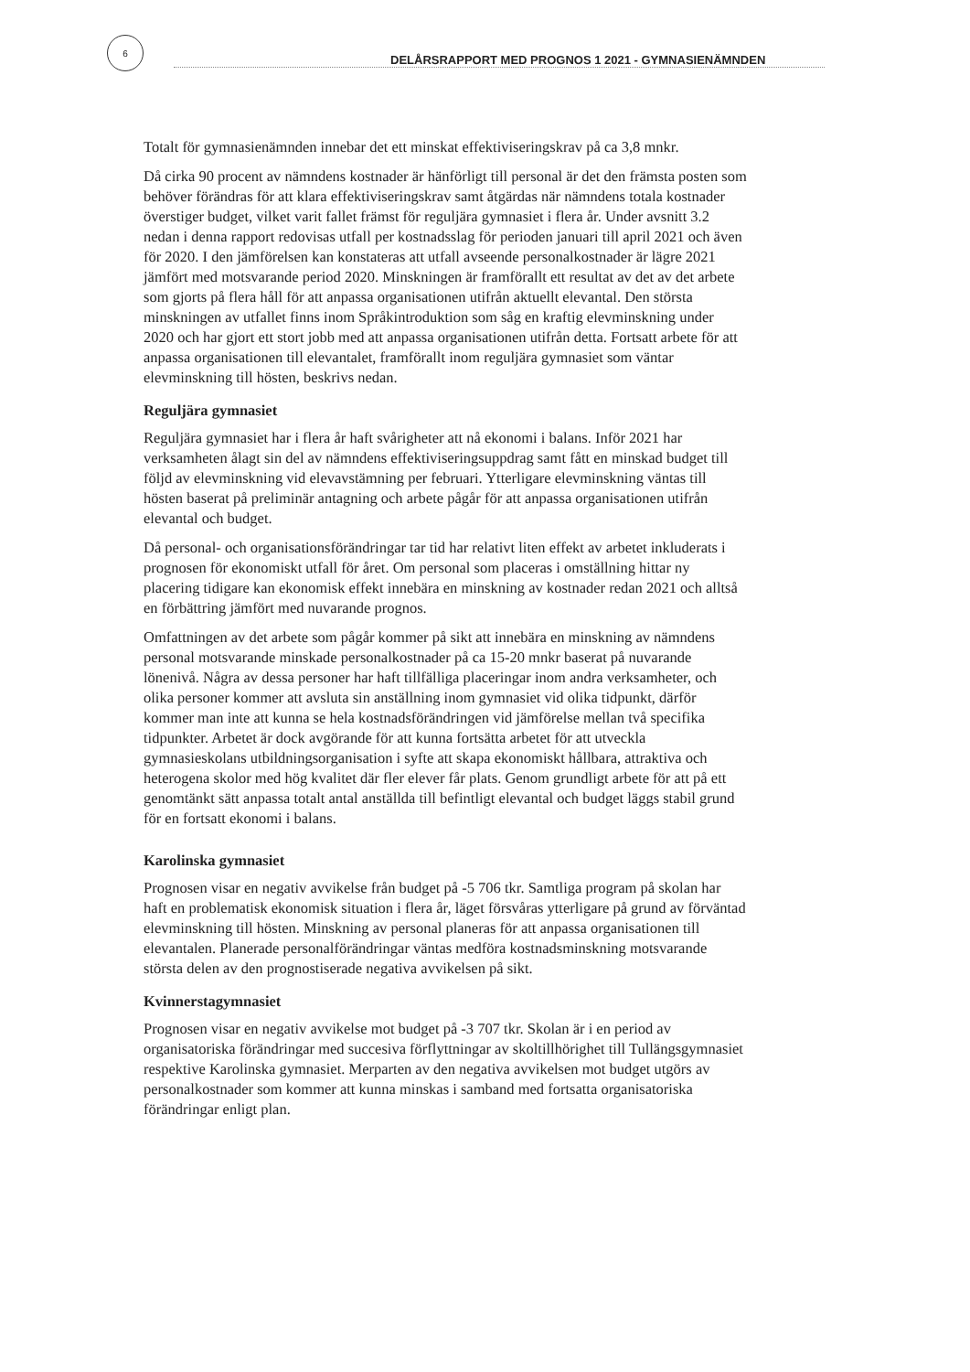6
DELÅRSRAPPORT MED PROGNOS 1 2021 - GYMNASIENÄMNDEN
Totalt för gymnasienämnden innebar det ett minskat effektiviseringskrav på ca 3,8 mnkr.
Då cirka 90 procent av nämndens kostnader är hänförligt till personal är det den främsta posten som behöver förändras för att klara effektiviseringskrav samt åtgärdas när nämndens totala kostnader överstiger budget, vilket varit fallet främst för reguljära gymnasiet i flera år. Under avsnitt 3.2 nedan i denna rapport redovisas utfall per kostnadsslag för perioden januari till april 2021 och även för 2020. I den jämförelsen kan konstateras att utfall avseende personalkostnader är lägre 2021 jämfört med motsvarande period 2020. Minskningen är framförallt ett resultat av det av det arbete som gjorts på flera håll för att anpassa organisationen utifrån aktuellt elevantal. Den största minskningen av utfallet finns inom Språkintroduktion som såg en kraftig elevminskning under 2020 och har gjort ett stort jobb med att anpassa organisationen utifrån detta. Fortsatt arbete för att anpassa organisationen till elevantalet, framförallt inom reguljära gymnasiet som väntar elevminskning till hösten, beskrivs nedan.
Reguljära gymnasiet
Reguljära gymnasiet har i flera år haft svårigheter att nå ekonomi i balans. Inför 2021 har verksamheten ålagt sin del av nämndens effektiviseringsuppdrag samt fått en minskad budget till följd av elevminskning vid elevavstämning per februari. Ytterligare elevminskning väntas till hösten baserat på preliminär antagning och arbete pågår för att anpassa organisationen utifrån elevantal och budget.
Då personal- och organisationsförändringar tar tid har relativt liten effekt av arbetet inkluderats i prognosen för ekonomiskt utfall för året. Om personal som placeras i omställning hittar ny placering tidigare kan ekonomisk effekt innebära en minskning av kostnader redan 2021 och alltså en förbättring jämfört med nuvarande prognos.
Omfattningen av det arbete som pågår kommer på sikt att innebära en minskning av nämndens personal motsvarande minskade personalkostnader på ca 15-20 mnkr baserat på nuvarande lönenivå. Några av dessa personer har haft tillfälliga placeringar inom andra verksamheter, och olika personer kommer att avsluta sin anställning inom gymnasiet vid olika tidpunkt, därför kommer man inte att kunna se hela kostnadsförändringen vid jämförelse mellan två specifika tidpunkter. Arbetet är dock avgörande för att kunna fortsätta arbetet för att utveckla gymnasieskolans utbildningsorganisation i syfte att skapa ekonomiskt hållbara, attraktiva och heterogena skolor med hög kvalitet där fler elever får plats. Genom grundligt arbete för att på ett genomtänkt sätt anpassa totalt antal anställda till befintligt elevantal och budget läggs stabil grund för en fortsatt ekonomi i balans.
Karolinska gymnasiet
Prognosen visar en negativ avvikelse från budget på -5 706 tkr. Samtliga program på skolan har haft en problematisk ekonomisk situation i flera år, läget försvåras ytterligare på grund av förväntad elevminskning till hösten. Minskning av personal planeras för att anpassa organisationen till elevantalen. Planerade personalförändringar väntas medföra kostnadsminskning motsvarande största delen av den prognostiserade negativa avvikelsen på sikt.
Kvinnerstagymnasiet
Prognosen visar en negativ avvikelse mot budget på -3 707 tkr. Skolan är i en period av organisatoriska förändringar med succesiva förflyttningar av skoltillhörighet till Tullängsgymnasiet respektive Karolinska gymnasiet. Merparten av den negativa avvikelsen mot budget utgörs av personalkostnader som kommer att kunna minskas i samband med fortsatta organisatoriska förändringar enligt plan.